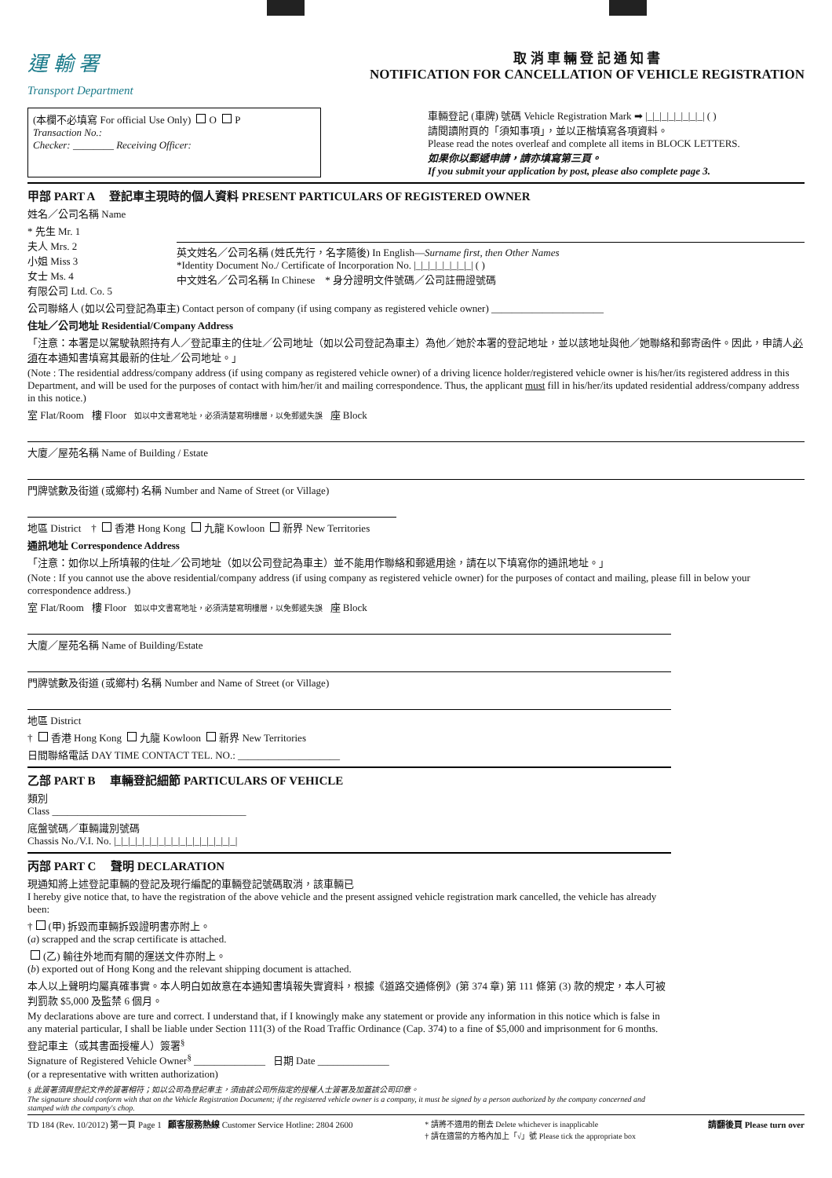運 輸 署
Transport Department
取 消 車 輛 登 記 通 知 書
NOTIFICATION FOR CANCELLATION OF VEHICLE REGISTRATION
(本欄不必填寫 For official Use Only) O P
Transaction No.:
Checker: ________ Receiving Officer:
車輛登記 (車牌) 號碼 Vehicle Registration Mark ➡ |_|_|_|_|_|_|_|_| ( )
請閱讀附頁的「須知事項」，並以正楷填寫各項資料。
Please read the notes overleaf and complete all items in BLOCK LETTERS.
如果你以郵遞申請，請亦填寫第三頁。
If you submit your application by post, please also complete page 3.
甲部 PART A 登記車主現時的個人資料 PRESENT PARTICULARS OF REGISTERED OWNER
姓名／公司名稱 Name
* 先生 Mr. 1
夫人 Mrs. 2
小姐 Miss 3
女士 Ms. 4
有限公司 Ltd. Co. 5
英文姓名／公司名稱 (姓氏先行，名字隨後) In English—Surname first, then Other Names
*Identity Document No./ Certificate of Incorporation No. |_|_|_|_|_|_|_|_| ( )
中文姓名／公司名稱 In Chinese * 身分證明文件號碼／公司註冊證號碼
公司聯絡人 (如以公司登記為車主) Contact person of company (if using company as registered vehicle owner) ______________________
住址／公司地址 Residential/Company Address
「注意：本署是以駕駛執照持有人／登記車主的住址／公司地址（如以公司登記為車主）為他／她於本署的登記地址，並以該地址與他／她聯絡和郵寄函件。因此，申請人必須在本通知書填寫其最新的住址／公司地址。」
(Note : The residential address/company address (if using company as registered vehicle owner) of a driving licence holder/registered vehicle owner is his/her/its registered address in this Department, and will be used for the purposes of contact with him/her/it and mailing correspondence. Thus, the applicant must fill in his/her/its updated residential address/company address in this notice.)
室 Flat/Room 樓 Floor 如以中文書寫地址，必須清楚寫明樓層，以免郵遞失誤 座 Block
大廈／屋苑名稱 Name of Building / Estate
門牌號數及街道 (或鄉村) 名稱 Number and Name of Street (or Village)
地區 District † 香港 Hong Kong 九龍 Kowloon 新界 New Territories
通訊地址 Correspondence Address
「注意：如你以上所填報的住址／公司地址（如以公司登記為車主）並不能用作聯絡和郵遞用途，請在以下填寫你的通訊地址。」
(Note : If you cannot use the above residential/company address (if using company as registered vehicle owner) for the purposes of contact and mailing, please fill in below your correspondence address.)
室 Flat/Room 樓 Floor 如以中文書寫地址，必須清楚寫明樓層，以免郵遞失誤 座 Block
大廈／屋苑名稱 Name of Building/Estate
門牌號數及街道 (或鄉村) 名稱 Number and Name of Street (or Village)
地區 District
† 香港 Hong Kong 九龍 Kowloon 新界 New Territories
日間聯絡電話 DAY TIME CONTACT TEL. NO.: ____________________
乙部 PART B 車輛登記細節 PARTICULARS OF VEHICLE
類別
Class ______________________________________
底盤號碼／車輛識別號碼
Chassis No./V.I. No. |_|_|_|_|_|_|_|_|_|_|_|_|_|_|_|_|_|
丙部 PART C 聲明 DECLARATION
現通知將上述登記車輛的登記及現行編配的車輛登記號碼取消，該車輛已
I hereby give notice that, to have the registration of the above vehicle and the present assigned vehicle registration mark cancelled, the vehicle has already been:
† (甲) 拆毀而車輛拆毀證明書亦附上。
(a) scrapped and the scrap certificate is attached.
(乙) 輸往外地而有關的運送文件亦附上。
(b) exported out of Hong Kong and the relevant shipping document is attached.
本人以上聲明均屬真確事實。本人明白如故意在本通知書填報失實資料，根據《道路交通條例》(第 374 章) 第 111 條第 (3) 款的規定，本人可被判罰款 $5,000 及監禁 6 個月。
My declarations above are ture and correct. I understand that, if I knowingly make any statement or provide any information in this notice which is false in any material particular, I shall be liable under Section 111(3) of the Road Traffic Ordinance (Cap. 374) to a fine of $5,000 and imprisonment for 6 months.
登記車主（或其書面授權人）簽署<sup>§</sup>
Signature of Registered Vehicle Owner<sup>§</sup> ______________ 日期 Date ______________
(or a representative with written authorization)
§ 此簽署須與登記文件的簽署相符；如以公司為登記車主，須由該公司所指定的授權人士簽署及加蓋該公司印章。
The signature should conform with that on the Vehicle Registration Document; if the registered vehicle owner is a company, it must be signed by a person authorized by the company concerned and stamped with the company's chop.
TD 184 (Rev. 10/2012) 第一頁 Page 1 顧客服務熱線 Customer Service Hotline: 2804 2600 * 請將不適用的刪去 Delete whichever is inapplicable
† 請在適當的方格內加上「√」號 Please tick the appropriate box 請翻後頁 Please turn over